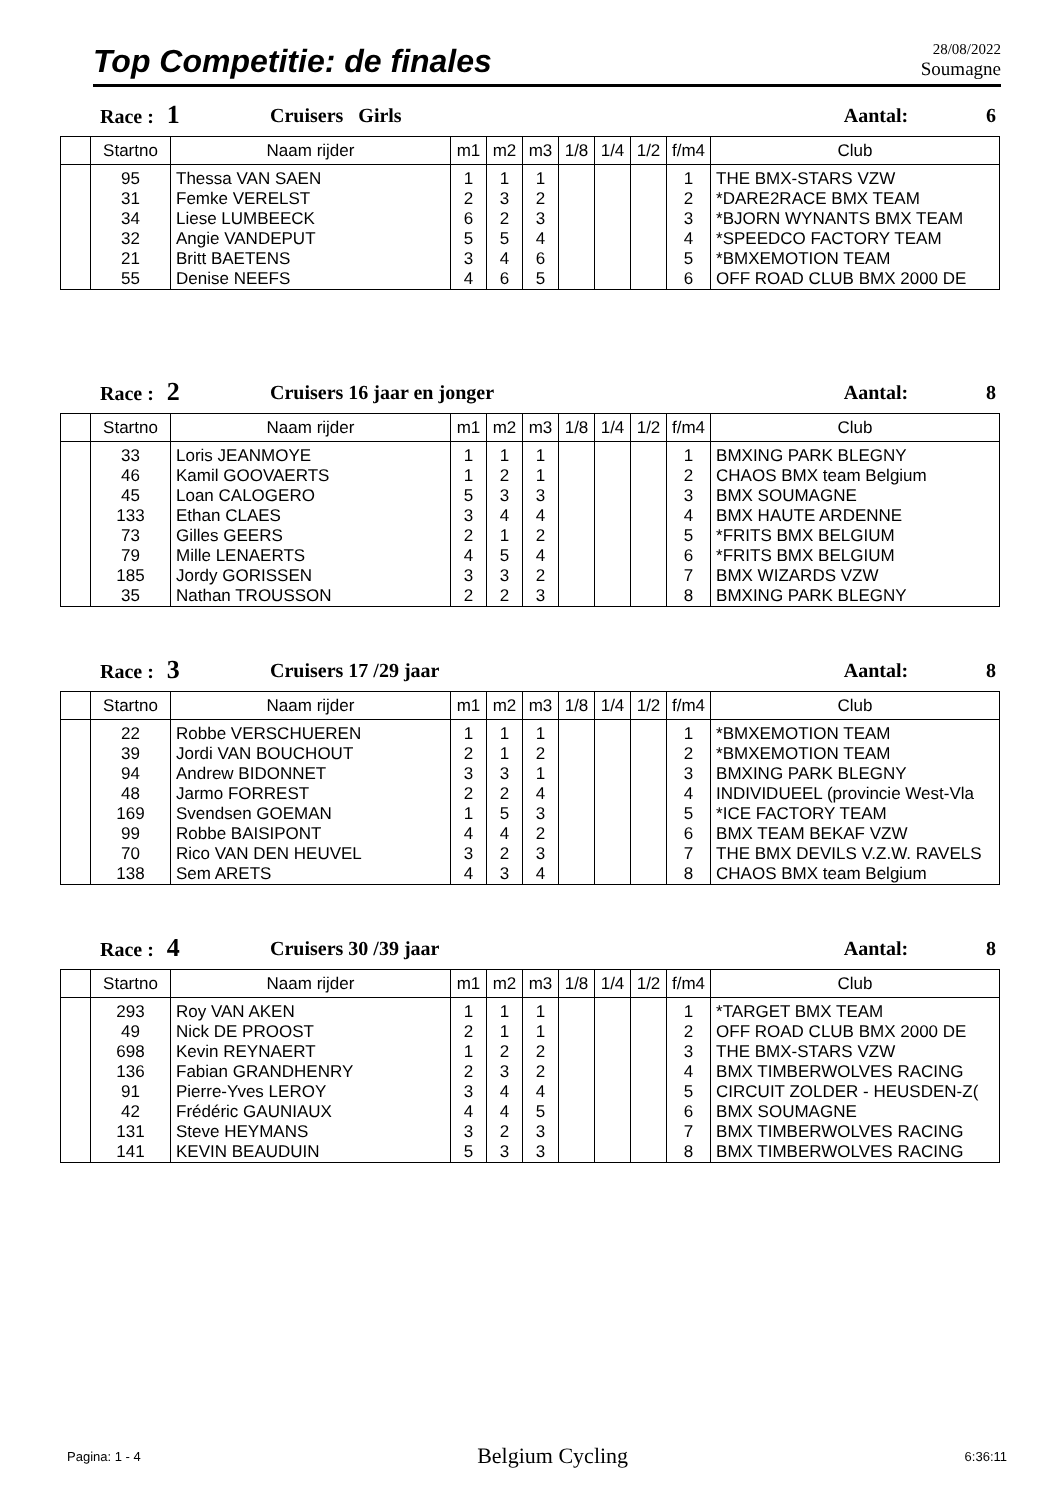Top Competitie: de finales
28/08/2022
Soumagne
Race : 1
Cruisers Girls Aantal: 6
| | Startno | Naam rijder | m1 | m2 | m3 | 1/8 | 1/4 | 1/2 | f/m4 | Club |
| --- | --- | --- | --- | --- | --- | --- | --- | --- | --- | --- |
| | 95 | Thessa VAN SAEN | 1 | 1 | 1 | | | | 1 | THE BMX-STARS VZW |
| | 31 | Femke VERELST | 2 | 3 | 2 | | | | 2 | *DARE2RACE BMX TEAM |
| | 34 | Liese LUMBEECK | 6 | 2 | 3 | | | | 3 | *BJORN WYNANTS BMX TEAM |
| | 32 | Angie VANDEPUT | 5 | 5 | 4 | | | | 4 | *SPEEDCO FACTORY TEAM |
| | 21 | Britt BAETENS | 3 | 4 | 6 | | | | 5 | *BMXEMOTION TEAM |
| | 55 | Denise NEEFS | 4 | 6 | 5 | | | | 6 | OFF ROAD CLUB BMX 2000 DE |
Race : 2
Cruisers 16 jaar en jonger Aantal: 8
| | Startno | Naam rijder | m1 | m2 | m3 | 1/8 | 1/4 | 1/2 | f/m4 | Club |
| --- | --- | --- | --- | --- | --- | --- | --- | --- | --- | --- |
| | 33 | Loris JEANMOYE | 1 | 1 | 1 | | | | 1 | BMXING PARK BLEGNY |
| | 46 | Kamil GOOVAERTS | 1 | 2 | 1 | | | | 2 | CHAOS BMX team Belgium |
| | 45 | Loan CALOGERO | 5 | 3 | 3 | | | | 3 | BMX SOUMAGNE |
| | 133 | Ethan CLAES | 3 | 4 | 4 | | | | 4 | BMX HAUTE ARDENNE |
| | 73 | Gilles GEERS | 2 | 1 | 2 | | | | 5 | *FRITS BMX BELGIUM |
| | 79 | Mille LENAERTS | 4 | 5 | 4 | | | | 6 | *FRITS BMX BELGIUM |
| | 185 | Jordy GORISSEN | 3 | 3 | 2 | | | | 7 | BMX WIZARDS VZW |
| | 35 | Nathan TROUSSON | 2 | 2 | 3 | | | | 8 | BMXING PARK BLEGNY |
Race : 3
Cruisers 17 /29 jaar Aantal: 8
| | Startno | Naam rijder | m1 | m2 | m3 | 1/8 | 1/4 | 1/2 | f/m4 | Club |
| --- | --- | --- | --- | --- | --- | --- | --- | --- | --- | --- |
| | 22 | Robbe VERSCHUEREN | 1 | 1 | 1 | | | | 1 | *BMXEMOTION TEAM |
| | 39 | Jordi VAN BOUCHOUT | 2 | 1 | 2 | | | | 2 | *BMXEMOTION TEAM |
| | 94 | Andrew BIDONNET | 3 | 3 | 1 | | | | 3 | BMXING PARK BLEGNY |
| | 48 | Jarmo FORREST | 2 | 2 | 4 | | | | 4 | INDIVIDUEEL (provincie West-Vla |
| | 169 | Svendsen GOEMAN | 1 | 5 | 3 | | | | 5 | *ICE FACTORY TEAM |
| | 99 | Robbe BAISIPONT | 4 | 4 | 2 | | | | 6 | BMX TEAM BEKAF VZW |
| | 70 | Rico VAN DEN HEUVEL | 3 | 2 | 3 | | | | 7 | THE BMX DEVILS V.Z.W. RAVELS |
| | 138 | Sem ARETS | 4 | 3 | 4 | | | | 8 | CHAOS BMX team Belgium |
Race : 4
Cruisers 30 /39 jaar Aantal: 8
| | Startno | Naam rijder | m1 | m2 | m3 | 1/8 | 1/4 | 1/2 | f/m4 | Club |
| --- | --- | --- | --- | --- | --- | --- | --- | --- | --- | --- |
| | 293 | Roy VAN AKEN | 1 | 1 | 1 | | | | 1 | *TARGET BMX TEAM |
| | 49 | Nick DE PROOST | 2 | 1 | 1 | | | | 2 | OFF ROAD CLUB BMX 2000 DE |
| | 698 | Kevin REYNAERT | 1 | 2 | 2 | | | | 3 | THE BMX-STARS VZW |
| | 136 | Fabian GRANDHENRY | 2 | 3 | 2 | | | | 4 | BMX TIMBERWOLVES RACING |
| | 91 | Pierre-Yves LEROY | 3 | 4 | 4 | | | | 5 | CIRCUIT ZOLDER - HEUSDEN-Z( |
| | 42 | Frédéric GAUNIAUX | 4 | 4 | 5 | | | | 6 | BMX SOUMAGNE |
| | 131 | Steve HEYMANS | 3 | 2 | 3 | | | | 7 | BMX TIMBERWOLVES RACING |
| | 141 | KEVIN BEAUDUIN | 5 | 3 | 3 | | | | 8 | BMX TIMBERWOLVES RACING |
Pagina: 1 - 4 Belgium Cycling 6:36:11